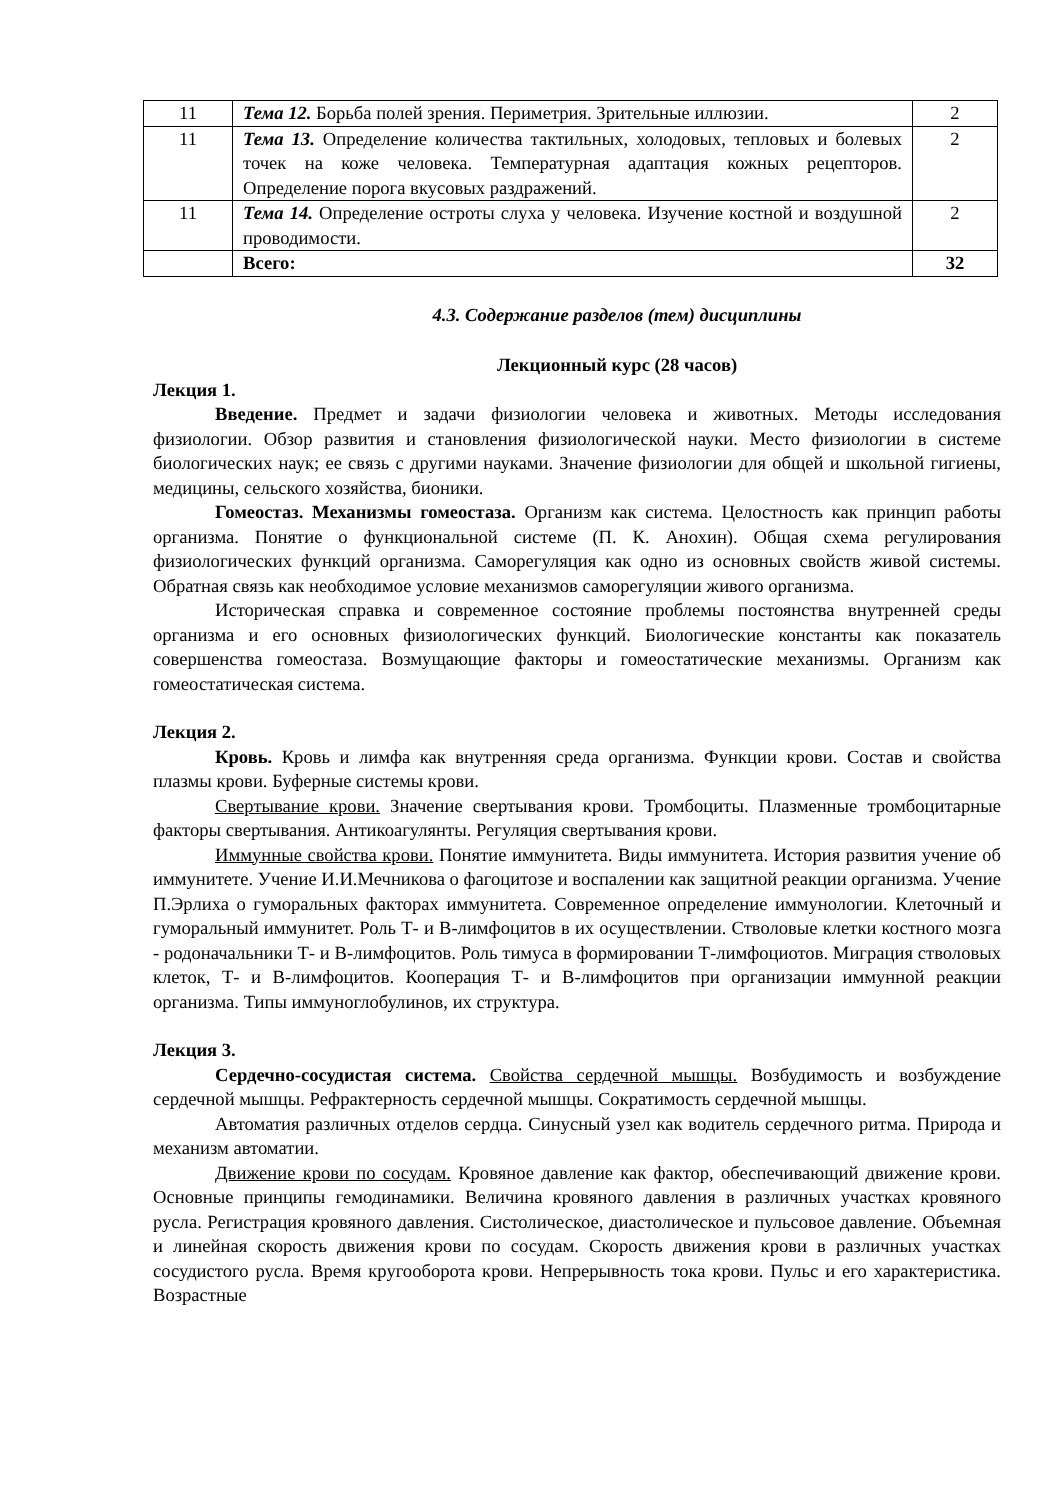| 11 | Тема 12. Борьба полей зрения. Периметрия. Зрительные иллюзии. | 2 |
| 11 | Тема 13. Определение количества тактильных, холодовых, тепловых и болевых точек на коже человека. Температурная адаптация кожных рецепторов. Определение порога вкусовых раздражений. | 2 |
| 11 | Тема 14. Определение остроты слуха у человека. Изучение костной и воздушной проводимости. | 2 |
| | Всего: | 32 |
4.3. Содержание разделов (тем) дисциплины
Лекционный курс (28 часов)
Лекция 1.
Введение. Предмет и задачи физиологии человека и животных. Методы исследования физиологии. Обзор развития и становления физиологической науки. Место физиологии в системе биологических наук; ее связь с другими науками. Значение физиологии для общей и школьной гигиены, медицины, сельского хозяйства, бионики.
Гомеостаз. Механизмы гомеостаза. Организм как система. Целостность как принцип работы организма. Понятие о функциональной системе (П. К. Анохин). Общая схема регулирования физиологических функций организма. Саморегуляция как одно из основных свойств живой системы. Обратная связь как необходимое условие механизмов саморегуляции живого организма.
Историческая справка и современное состояние проблемы постоянства внутренней среды организма и его основных физиологических функций. Биологические константы как показатель совершенства гомеостаза. Возмущающие факторы и гомеостатические механизмы. Организм как гомеостатическая система.
Лекция 2.
Кровь. Кровь и лимфа как внутренняя среда организма. Функции крови. Состав и свойства плазмы крови. Буферные системы крови.
Свертывание крови. Значение свертывания крови. Тромбоциты. Плазменные тромбоцитарные факторы свертывания. Антикоагулянты. Регуляция свертывания крови.
Иммунные свойства крови. Понятие иммунитета. Виды иммунитета. История развития учение об иммунитете. Учение И.И.Мечникова о фагоцитозе и воспалении как защитной реакции организма. Учение П.Эрлиха о гуморальных факторах иммунитета. Современное определение иммунологии. Клеточный и гуморальный иммунитет. Роль Т- и В-лимфоцитов в их осуществлении. Стволовые клетки костного мозга - родоначальники Т- и В-лимфоцитов. Роль тимуса в формировании Т-лимфоциотов. Миграция стволовых клеток, Т- и В-лимфоцитов. Кооперация Т- и В-лимфоцитов при организации иммунной реакции организма. Типы иммуноглобулинов, их структура.
Лекция 3.
Сердечно-сосудистая система. Свойства сердечной мышцы. Возбудимость и возбуждение сердечной мышцы. Рефрактерность сердечной мышцы. Сократимость сердечной мышцы.
Автоматия различных отделов сердца. Синусный узел как водитель сердечного ритма. Природа и механизм автоматии.
Движение крови по сосудам. Кровяное давление как фактор, обеспечивающий движение крови. Основные принципы гемодинамики. Величина кровяного давления в различных участках кровяного русла. Регистрация кровяного давления. Систолическое, диастолическое и пульсовое давление. Объемная и линейная скорость движения крови по сосудам. Скорость движения крови в различных участках сосудистого русла. Время кругооборота крови. Непрерывность тока крови. Пульс и его характеристика. Возрастные